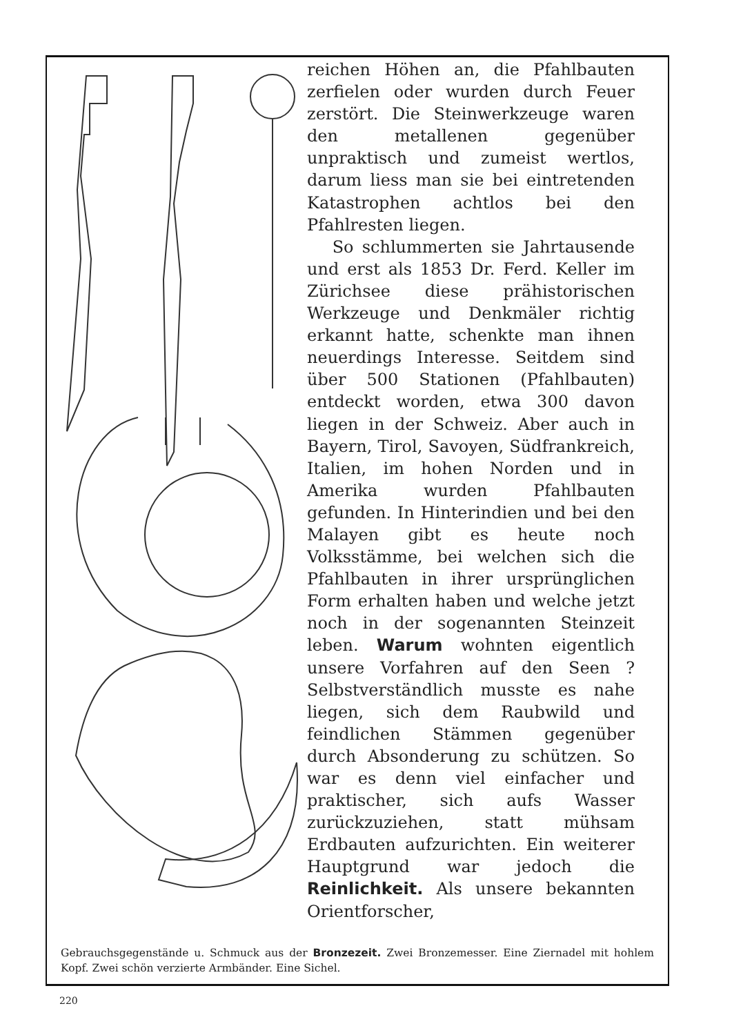reichen Höhen an, die Pfahlbauten zerfielen oder wurden durch Feuer zerstört. Die Steinwerkzeuge waren den metallenen gegenüber unpraktisch und zumeist wertlos, darum liess man sie bei eintretenden Katastrophen achtlos bei den Pfahlresten liegen.
So schlummerten sie Jahrtausende und erst als 1853 Dr. Ferd. Keller im Zürichsee diese prähistorischen Werkzeuge und Denkmäler richtig erkannt hatte, schenkte man ihnen neuerdings Interesse. Seitdem sind über 500 Stationen (Pfahlbauten) entdeckt worden, etwa 300 davon liegen in der Schweiz. Aber auch in Bayern, Tirol, Savoyen, Südfrankreich, Italien, im hohen Norden und in Amerika wurden Pfahlbauten gefunden. In Hinterindien und bei den Malayen gibt es heute noch Volksstämme, bei welchen sich die Pfahlbauten in ihrer ursprünglichen Form erhalten haben und welche jetzt noch in der sogenannten Steinzeit leben. Warum wohnten eigentlich unsere Vorfahren auf den Seen ? Selbstverständlich musste es nahe liegen, sich dem Raubwild und feindlichen Stämmen gegenüber durch Absonderung zu schützen. So war es denn viel einfacher und praktischer, sich aufs Wasser zurückzuziehen, statt mühsam Erdbauten aufzurichten. Ein weiterer Hauptgrund war jedoch die Reinlichkeit. Als unsere bekannten Orientforscher,
Gebrauchsgegenstände u. Schmuck aus der Bronzezeit. Zwei Bronzemesser. Eine Ziernadel mit hohlem Kopf. Zwei schön verzierte Armbänder. Eine Sichel.
220